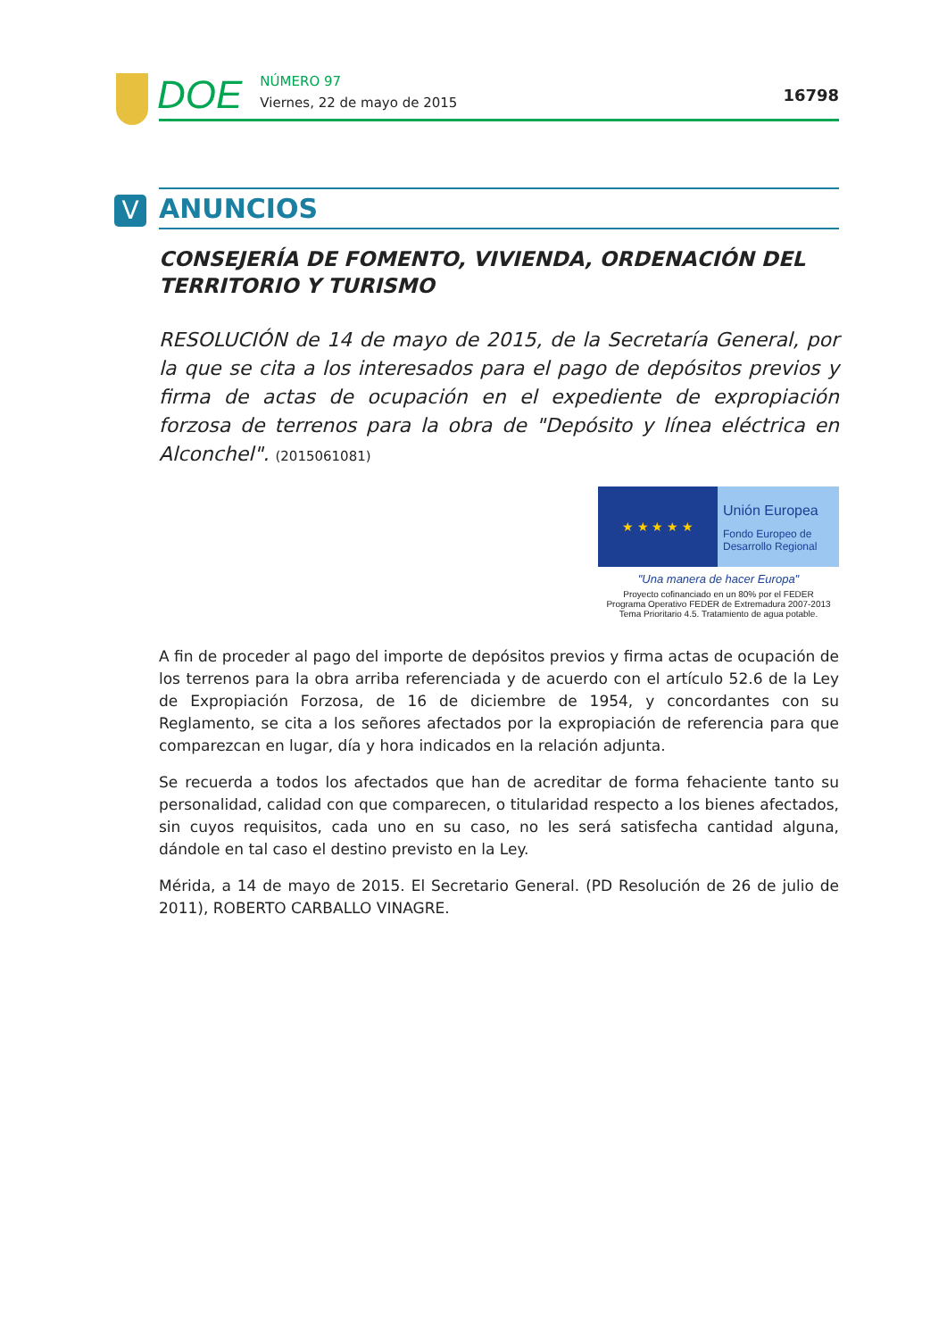DOE
NÚMERO 97
Viernes, 22 de mayo de 2015
16798
V ANUNCIOS
CONSEJERÍA DE FOMENTO, VIVIENDA, ORDENACIÓN DEL TERRITORIO Y TURISMO
RESOLUCIÓN de 14 de mayo de 2015, de la Secretaría General, por la que se cita a los interesados para el pago de depósitos previos y firma de actas de ocupación en el expediente de expropiación forzosa de terrenos para la obra de "Depósito y línea eléctrica en Alconchel". (2015061081)
★ ★ ★ ★ ★
Unión Europea
Fondo Europeo de Desarrollo Regional
"Una manera de hacer Europa"
Proyecto cofinanciado en un 80% por el FEDER
Programa Operativo FEDER de Extremadura 2007-2013
Tema Prioritario 4.5. Tratamiento de agua potable.
A fin de proceder al pago del importe de depósitos previos y firma actas de ocupación de los terrenos para la obra arriba referenciada y de acuerdo con el artículo 52.6 de la Ley de Expropiación Forzosa, de 16 de diciembre de 1954, y concordantes con su Reglamento, se cita a los señores afectados por la expropiación de referencia para que comparezcan en lugar, día y hora indicados en la relación adjunta.
Se recuerda a todos los afectados que han de acreditar de forma fehaciente tanto su personalidad, calidad con que comparecen, o titularidad respecto a los bienes afectados, sin cuyos requisitos, cada uno en su caso, no les será satisfecha cantidad alguna, dándole en tal caso el destino previsto en la Ley.
Mérida, a 14 de mayo de 2015. El Secretario General. (PD Resolución de 26 de julio de 2011), ROBERTO CARBALLO VINAGRE.